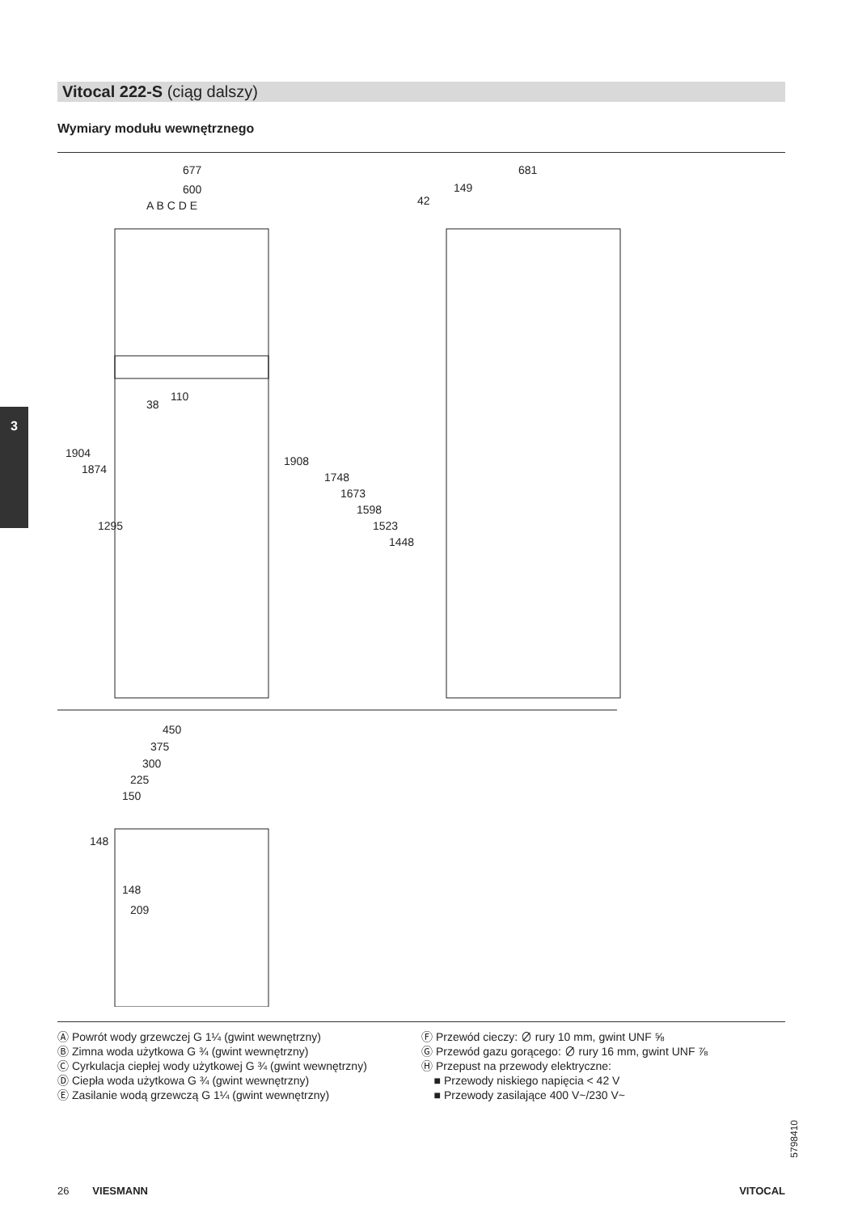Vitocal 222-S (ciąg dalszy)
Wymiary modułu wewnętrznego
3
677
600
A B C D E
681
149
42
110
38
1904
1874
1295
1908
1748
1673
1598
1523
1448
450
375
300
225
150
148
148
209
Ⓐ Powrót wody grzewczej G 1¼ (gwint wewnętrzny)
Ⓑ Zimna woda użytkowa G ¾ (gwint wewnętrzny)
Ⓒ Cyrkulacja ciepłej wody użytkowej G ¾ (gwint wewnętrzny)
Ⓓ Ciepła woda użytkowa G ¾ (gwint wewnętrzny)
Ⓔ Zasilanie wodą grzewczą G 1¼ (gwint wewnętrzny)
Ⓕ Przewód cieczy: ∅ rury 10 mm, gwint UNF ⅝
Ⓖ Przewód gazu gorącego: ∅ rury 16 mm, gwint UNF ⅞
Ⓗ Przepust na przewody elektryczne:
■ Przewody niskiego napięcia < 42 V
■ Przewody zasilające 400 V~/230 V~
5798410
26 VIESMANN VITOCAL